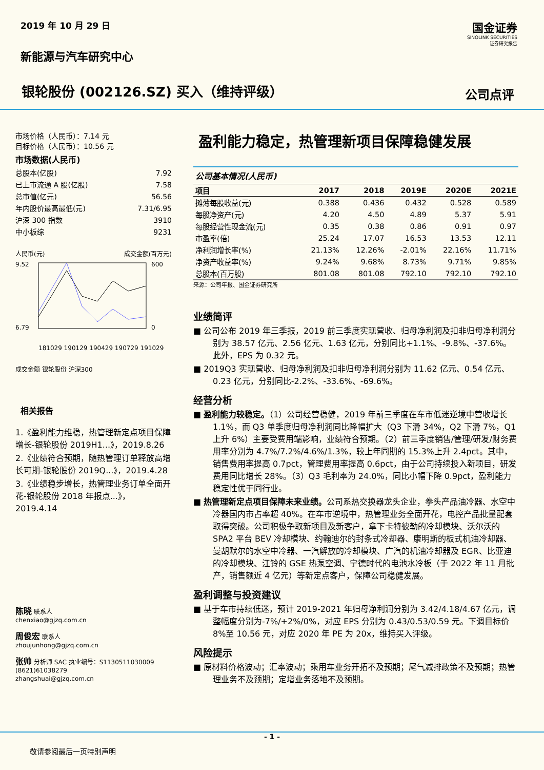2019 年 10 月 29 日
新能源与汽车研究中心
银轮股份 (002126.SZ) 买入（维持评级）
国金证券
SINOLINK SECURITIES
证券研究报告
公司点评
市场价格（人民币）：7.14 元
目标价格（人民币）：10.56 元
市场数据(人民币)
总股本(亿股) 7.92
已上市流通 A 股(亿股) 7.58
总市值(亿元) 56.56
年内股价最高最低(元) 7.31/6.95
沪深 300 指数 3910
中小板综 9231
人民币(元) 成交金额(百万元)
9.52
6.79
600
0
181029 190129 190429 190729 191029
成交金额 银轮股份 沪深300
相关报告
1.《盈利能力维稳，热管理新定点项目保障增长-银轮股份 2019H1...》，2019.8.26
2.《业绩符合预期，随热管理订单释放高增长可期-银轮股份 2019Q...》，2019.4.28
3.《业绩稳步增长，热管理业务订单全面开花-银轮股份 2018 年报点...》，2019.4.14
陈晓 联系人
chenxiao@gjzq.com.cn
周俊宏 联系人
zhoujunhong@gjzq.com.cn
张帅 分析师 SAC 执业编号：S1130511030009
(8621)61038279
zhangshuai@gjzq.com.cn
盈利能力稳定，热管理新项目保障稳健发展
公司基本情况(人民币)
| 项目 | 2017 | 2018 | 2019E | 2020E | 2021E |
| --- | --- | --- | --- | --- | --- |
| 摊薄每股收益(元) | 0.388 | 0.436 | 0.432 | 0.528 | 0.589 |
| 每股净资产(元) | 4.20 | 4.50 | 4.89 | 5.37 | 5.91 |
| 每股经营性现金流(元) | 0.35 | 0.38 | 0.86 | 0.91 | 0.97 |
| 市盈率(倍) | 25.24 | 17.07 | 16.53 | 13.53 | 12.11 |
| 净利润增长率(%) | 21.13% | 12.26% | -2.01% | 22.16% | 11.71% |
| 净资产收益率(%) | 9.24% | 9.68% | 8.73% | 9.71% | 9.85% |
| 总股本(百万股) | 801.08 | 801.08 | 792.10 | 792.10 | 792.10 |
来源：公司年报、国金证券研究所
业绩简评
■ 公司公布 2019 年三季报，2019 前三季度实现营收、归母净利润及扣非归母净利润分别为 38.57 亿元、2.56 亿元、1.63 亿元，分别同比+1.1%、-9.8%、-37.6%。此外，EPS 为 0.32 元。
■ 2019Q3 实现营收、归母净利润及扣非归母净利润分别为 11.62 亿元、0.54 亿元、0.23 亿元，分别同比-2.2%、-33.6%、-69.6%。
经营分析
■ 盈利能力较稳定。（1）公司经营稳健，2019 年前三季度在车市低迷逆境中营收增长 1.1%，而 Q3 单季度归母净利润同比降幅扩大（Q3 下滑 34%，Q2 下滑 7%，Q1 上升 6%）主要受费用端影响，业绩符合预期。（2）前三季度销售/管理/研发/财务费用率分别为 4.7%/7.2%/4.6%/1.3%，较上年同期的 15.3%上升 2.4pct。其中，销售费用率提高 0.7pct，管理费用率提高 0.6pct，由于公司持续投入新项目，研发费用同比增长 28%。（3）Q3 毛利率为 24.0%，同比小幅下降 0.9pct，盈利能力稳定性优于同行业。
■ 热管理新定点项目保障未来业绩。公司系热交换器龙头企业，拳头产品油冷器、水空中冷器国内市占率超 40%。在车市逆境中，热管理业务全面开花，电控产品批量配套取得突破。公司积极争取新项目及新客户，拿下卡特彼勒的冷却模块、沃尔沃的 SPA2 平台 BEV 冷却模块、约翰迪尔的封条式冷却器、康明斯的板式机油冷却器、曼胡默尔的水空中冷器、一汽解放的冷却模块、广汽的机油冷却器及 EGR、比亚迪的冷却模块、江铃的 GSE 热泵空调、宁德时代的电池水冷板（于 2022 年 11 月批产，销售额近 4 亿元）等新定点客户，保障公司稳健发展。
盈利调整与投资建议
■ 基于车市持续低迷，预计 2019-2021 年归母净利润分别为 3.42/4.18/4.67 亿元，调整幅度分别为-7%/+2%/0%，对应 EPS 分别为 0.43/0.53/0.59 元。下调目标价 8%至 10.56 元，对应 2020 年 PE 为 20x，维持买入评级。
风险提示
■ 原材料价格波动；汇率波动；乘用车业务开拓不及预期；尾气减排政策不及预期；热管理业务不及预期；定增业务落地不及预期。
- 1 -
敬请参阅最后一页特别声明